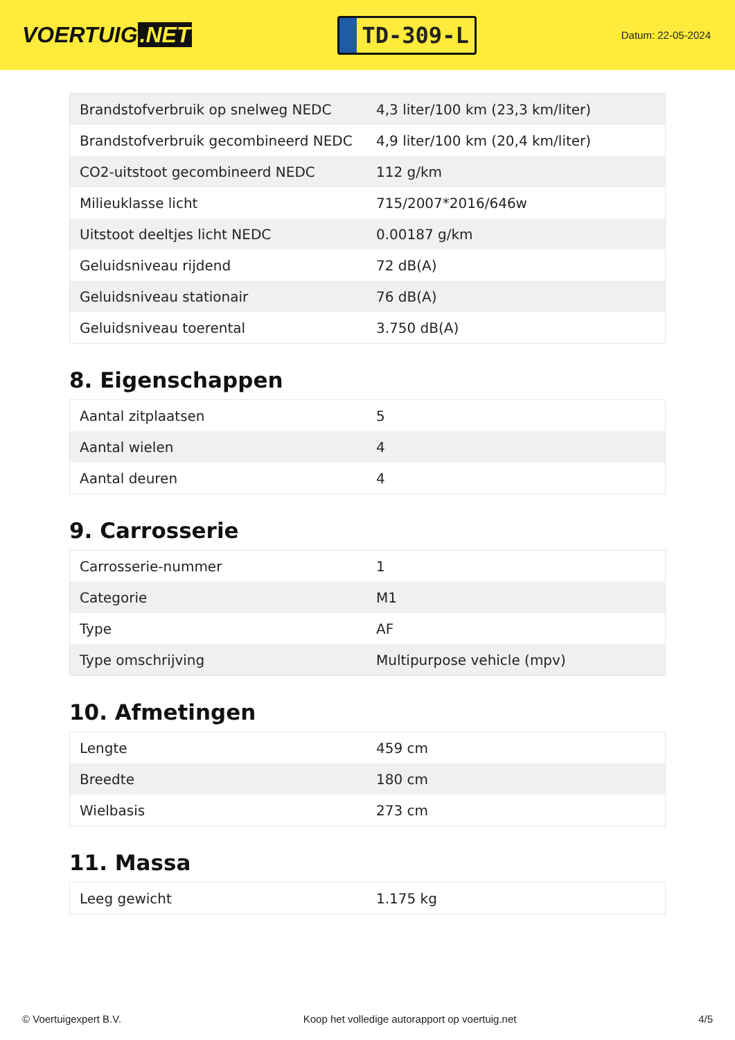VOERTUIG.NET
TD-309-L
Datum: 22-05-2024
| Brandstofverbruik op snelweg NEDC | 4,3 liter/100 km (23,3 km/liter) |
| Brandstofverbruik gecombineerd NEDC | 4,9 liter/100 km (20,4 km/liter) |
| CO2-uitstoot gecombineerd NEDC | 112 g/km |
| Milieuklasse licht | 715/2007*2016/646w |
| Uitstoot deeltjes licht NEDC | 0.00187 g/km |
| Geluidsniveau rijdend | 72 dB(A) |
| Geluidsniveau stationair | 76 dB(A) |
| Geluidsniveau toerental | 3.750 dB(A) |
8. Eigenschappen
| Aantal zitplaatsen | 5 |
| Aantal wielen | 4 |
| Aantal deuren | 4 |
9. Carrosserie
| Carrosserie-nummer | 1 |
| Categorie | M1 |
| Type | AF |
| Type omschrijving | Multipurpose vehicle (mpv) |
10. Afmetingen
| Lengte | 459 cm |
| Breedte | 180 cm |
| Wielbasis | 273 cm |
11. Massa
| Leeg gewicht | 1.175 kg |
© Voertuigexpert B.V. Koop het volledige autorapport op voertuig.net 4/5